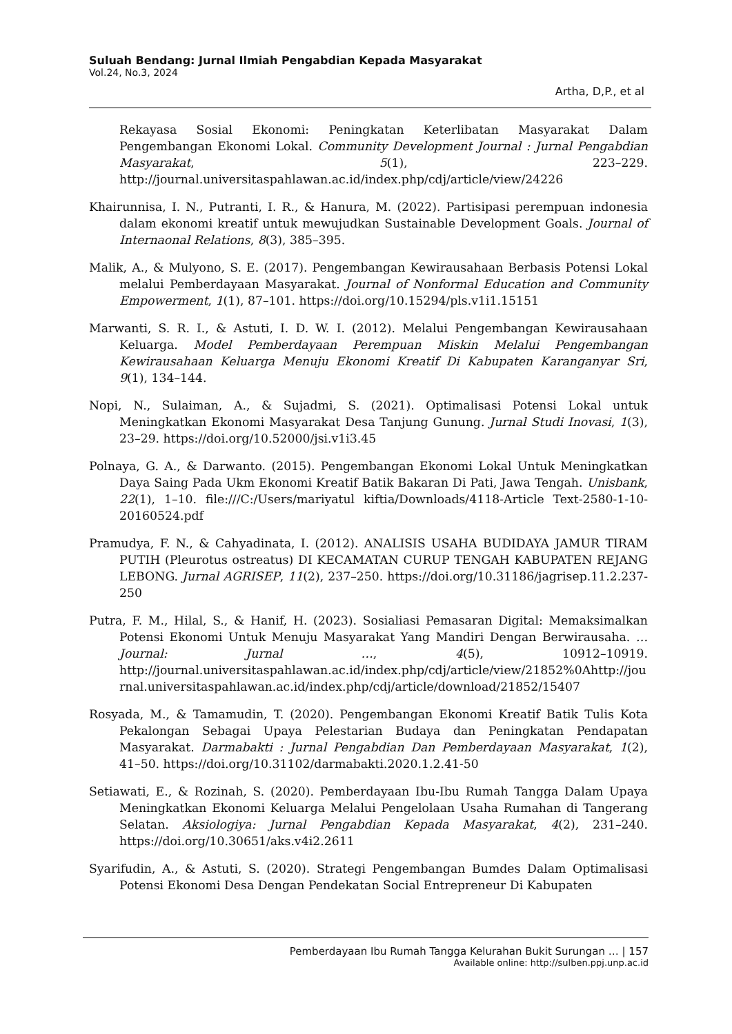Suluah Bendang: Jurnal Ilmiah Pengabdian Kepada Masyarakat
Vol.24, No.3, 2024
Artha, D,P., et al
Rekayasa Sosial Ekonomi: Peningkatan Keterlibatan Masyarakat Dalam Pengembangan Ekonomi Lokal. Community Development Journal : Jurnal Pengabdian Masyarakat, 5(1), 223–229. http://journal.universitaspahlawan.ac.id/index.php/cdj/article/view/24226
Khairunnisa, I. N., Putranti, I. R., & Hanura, M. (2022). Partisipasi perempuan indonesia dalam ekonomi kreatif untuk mewujudkan Sustainable Development Goals. Journal of Internaonal Relations, 8(3), 385–395.
Malik, A., & Mulyono, S. E. (2017). Pengembangan Kewirausahaan Berbasis Potensi Lokal melalui Pemberdayaan Masyarakat. Journal of Nonformal Education and Community Empowerment, 1(1), 87–101. https://doi.org/10.15294/pls.v1i1.15151
Marwanti, S. R. I., & Astuti, I. D. W. I. (2012). Melalui Pengembangan Kewirausahaan Keluarga. Model Pemberdayaan Perempuan Miskin Melalui Pengembangan Kewirausahaan Keluarga Menuju Ekonomi Kreatif Di Kabupaten Karanganyar Sri, 9(1), 134–144.
Nopi, N., Sulaiman, A., & Sujadmi, S. (2021). Optimalisasi Potensi Lokal untuk Meningkatkan Ekonomi Masyarakat Desa Tanjung Gunung. Jurnal Studi Inovasi, 1(3), 23–29. https://doi.org/10.52000/jsi.v1i3.45
Polnaya, G. A., & Darwanto. (2015). Pengembangan Ekonomi Lokal Untuk Meningkatkan Daya Saing Pada Ukm Ekonomi Kreatif Batik Bakaran Di Pati, Jawa Tengah. Unisbank, 22(1), 1–10. file:///C:/Users/mariyatul kiftia/Downloads/4118-Article Text-2580-1-10-20160524.pdf
Pramudya, F. N., & Cahyadinata, I. (2012). ANALISIS USAHA BUDIDAYA JAMUR TIRAM PUTIH (Pleurotus ostreatus) DI KECAMATAN CURUP TENGAH KABUPATEN REJANG LEBONG. Jurnal AGRISEP, 11(2), 237–250. https://doi.org/10.31186/jagrisep.11.2.237-250
Putra, F. M., Hilal, S., & Hanif, H. (2023). Sosialiasi Pemasaran Digital: Memaksimalkan Potensi Ekonomi Untuk Menuju Masyarakat Yang Mandiri Dengan Berwirausaha. … Journal: Jurnal …, 4(5), 10912–10919. http://journal.universitaspahlawan.ac.id/index.php/cdj/article/view/21852%0Ahttp://journal.universitaspahlawan.ac.id/index.php/cdj/article/download/21852/15407
Rosyada, M., & Tamamudin, T. (2020). Pengembangan Ekonomi Kreatif Batik Tulis Kota Pekalongan Sebagai Upaya Pelestarian Budaya dan Peningkatan Pendapatan Masyarakat. Darmabakti : Jurnal Pengabdian Dan Pemberdayaan Masyarakat, 1(2), 41–50. https://doi.org/10.31102/darmabakti.2020.1.2.41-50
Setiawati, E., & Rozinah, S. (2020). Pemberdayaan Ibu-Ibu Rumah Tangga Dalam Upaya Meningkatkan Ekonomi Keluarga Melalui Pengelolaan Usaha Rumahan di Tangerang Selatan. Aksiologiya: Jurnal Pengabdian Kepada Masyarakat, 4(2), 231–240. https://doi.org/10.30651/aks.v4i2.2611
Syarifudin, A., & Astuti, S. (2020). Strategi Pengembangan Bumdes Dalam Optimalisasi Potensi Ekonomi Desa Dengan Pendekatan Social Entrepreneur Di Kabupaten
Pemberdayaan Ibu Rumah Tangga Kelurahan Bukit Surungan … | 157
Available online: http://sulben.ppj.unp.ac.id